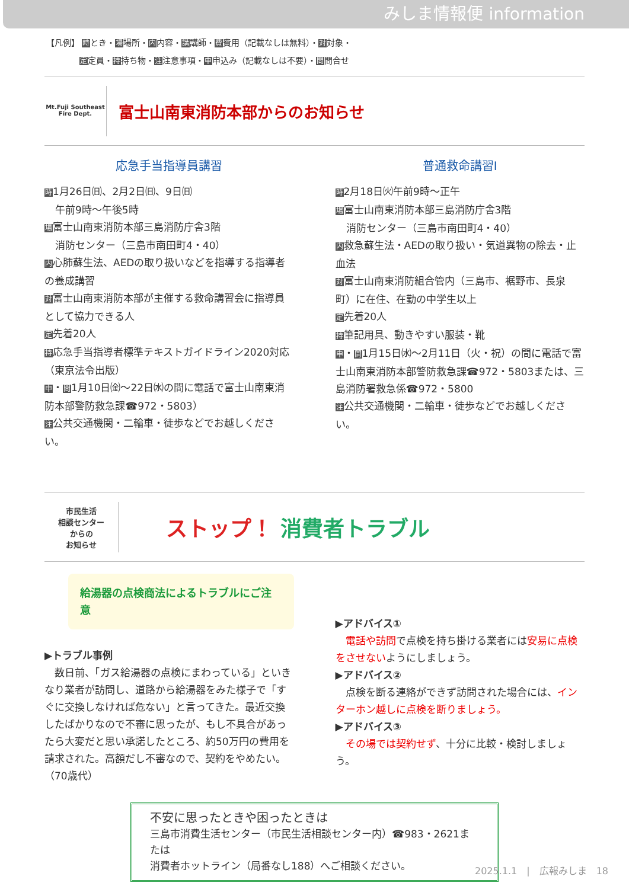みしま情報便 information
【凡例】 時とき・場場所・内内容・講講師・費費用（記載なしは無料）・対対象・
　　　　定定員・持持ち物・注注意事項・申申込み（記載なしは不要）・問問合せ
Mt.Fuji Southeast
Fire Dept.
富士山南東消防本部からのお知らせ
応急手当指導員講習
時1月26日㈰、2月2日㈰、9日㈰
午前9時～午後5時
場富士山南東消防本部三島消防庁舎3階
消防センター（三島市南田町4・40）
内心肺蘇生法、AEDの取り扱いなどを指導する指導者の養成講習
対富士山南東消防本部が主催する救命講習会に指導員として協力できる人
定先着20人
持応急手当指導者標準テキストガイドライン2020対応（東京法令出版）
申・問1月10日㈮～22日㈬の間に電話で富士山南東消防本部警防救急課☎972・5803）
注公共交通機関・二輪車・徒歩などでお越しください。
普通救命講習Ⅰ
時2月18日㈫午前9時～正午
場富士山南東消防本部三島消防庁舎3階
消防センター（三島市南田町4・40）
内救急蘇生法・AEDの取り扱い・気道異物の除去・止血法
対富士山南東消防組合管内（三島市、裾野市、長泉町）に在住、在勤の中学生以上
定先着20人
持筆記用具、動きやすい服装・靴
申・問1月15日㈬～2月11日（火・祝）の間に電話で富士山南東消防本部警防救急課☎972・5803または、三島消防署救急係☎972・5800
注公共交通機関・二輪車・徒歩などでお越しください。
市民生活
相談センター
からの
お知らせ
ストップ！ 消費者トラブル
給湯器の点検商法によるトラブルにご注意
▶トラブル事例
　数日前、「ガス給湯器の点検にまわっている」といきなり業者が訪問し、道路から給湯器をみた様子で「すぐに交換しなければ危ない」と言ってきた。最近交換したばかりなので不審に思ったが、もし不具合があったら大変だと思い承諾したところ、約50万円の費用を請求された。高額だし不審なので、契約をやめたい。（70歳代）
▶アドバイス①
　電話や訪問で点検を持ち掛ける業者には安易に点検をさせないようにしましょう。
▶アドバイス②
　点検を断る連絡ができず訪問された場合には、インターホン越しに点検を断りましょう。
▶アドバイス③
　その場では契約せず、十分に比較・検討しましょう。
不安に思ったときや困ったときは
三島市消費生活センター（市民生活相談センター内）☎983・2621または
消費者ホットライン（局番なし188）へご相談ください。
2025.1.1　|　広報みしま　18